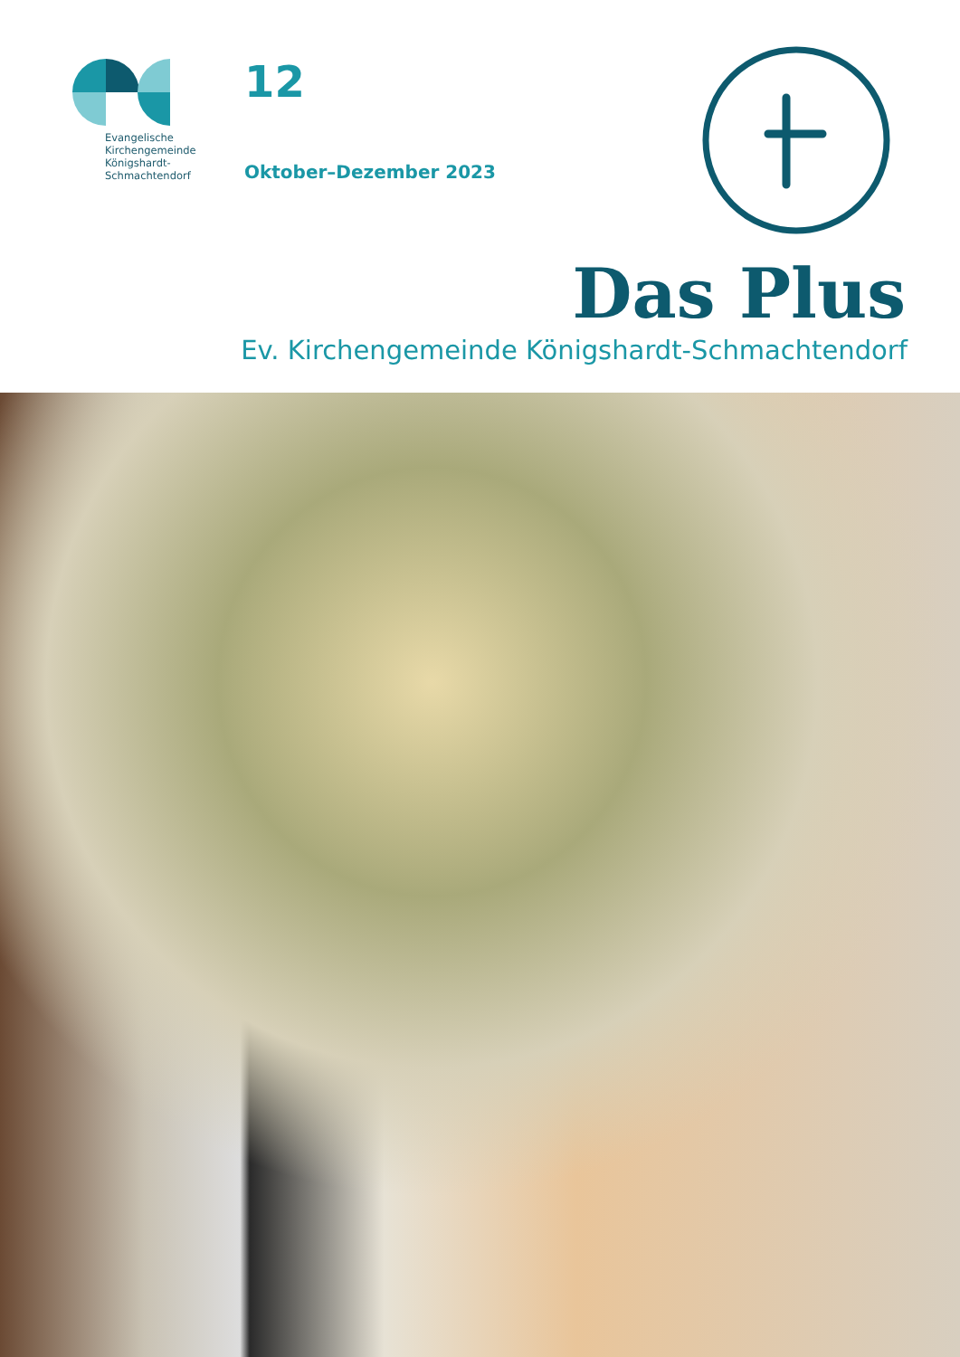Evangelische
Kirchengemeinde
Königshardt-
Schmachtendorf
12
Oktober–Dezember 2023
Das Plus
Ev. Kirchengemeinde Königshardt-Schmachtendorf